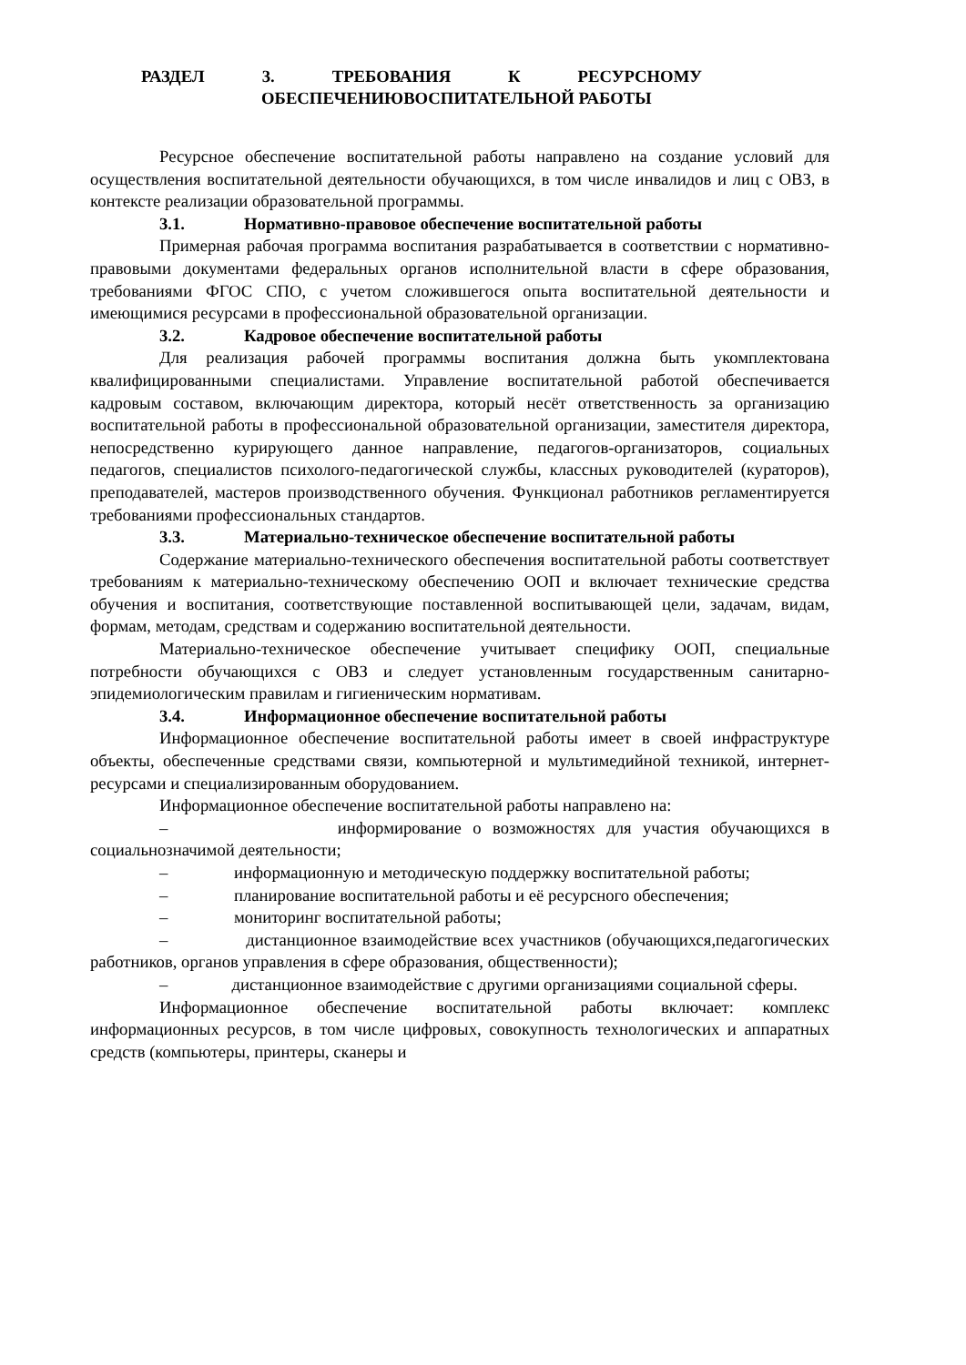РАЗДЕЛ 3. ТРЕБОВАНИЯ К РЕСУРСНОМУ
ОБЕСПЕЧЕНИЮВОСПИТАТЕЛЬНОЙ РАБОТЫ
Ресурсное обеспечение воспитательной работы направлено на создание условий для осуществления воспитательной деятельности обучающихся, в том числе инвалидов и лиц с ОВЗ, в контексте реализации образовательной программы.
3.1. Нормативно-правовое обеспечение воспитательной работы
Примерная рабочая программа воспитания разрабатывается в соответствии с нормативно-правовыми документами федеральных органов исполнительной власти в сфере образования, требованиями ФГОС СПО, с учетом сложившегося опыта воспитательной деятельности и имеющимися ресурсами в профессиональной образовательной организации.
3.2. Кадровое обеспечение воспитательной работы
Для реализация рабочей программы воспитания должна быть укомплектована квалифицированными специалистами. Управление воспитательной работой обеспечивается кадровым составом, включающим директора, который несёт ответственность за организацию воспитательной работы в профессиональной образовательной организации, заместителя директора, непосредственно курирующего данное направление, педагогов-организаторов, социальных педагогов, специалистов психолого-педагогической службы, классных руководителей (кураторов), преподавателей, мастеров производственного обучения. Функционал работников регламентируется требованиями профессиональных стандартов.
3.3. Материально-техническое обеспечение воспитательной работы
Содержание материально-технического обеспечения воспитательной работы соответствует требованиям к материально-техническому обеспечению ООП и включает технические средства обучения и воспитания, соответствующие поставленной воспитывающей цели, задачам, видам, формам, методам, средствам и содержанию воспитательной деятельности.
Материально-техническое обеспечение учитывает специфику ООП, специальные потребности обучающихся с ОВЗ и следует установленным государственным санитарно- эпидемиологическим правилам и гигиеническим нормативам.
3.4. Информационное обеспечение воспитательной работы
Информационное обеспечение воспитательной работы имеет в своей инфраструктуре объекты, обеспеченные средствами связи, компьютерной и мультимедийной техникой, интернет-ресурсами и специализированным оборудованием.
Информационное обеспечение воспитательной работы направлено на:
– информирование о возможностях для участия обучающихся в социальнозначимой деятельности;
– информационную и методическую поддержку воспитательной работы;
– планирование воспитательной работы и её ресурсного обеспечения;
– мониторинг воспитательной работы;
– дистанционное взаимодействие всех участников (обучающихся,педагогических работников, органов управления в сфере образования, общественности);
– дистанционное взаимодействие с другими организациями социальной сферы.
Информационное обеспечение воспитательной работы включает: комплекс информационных ресурсов, в том числе цифровых, совокупность технологических и аппаратных средств (компьютеры, принтеры, сканеры и